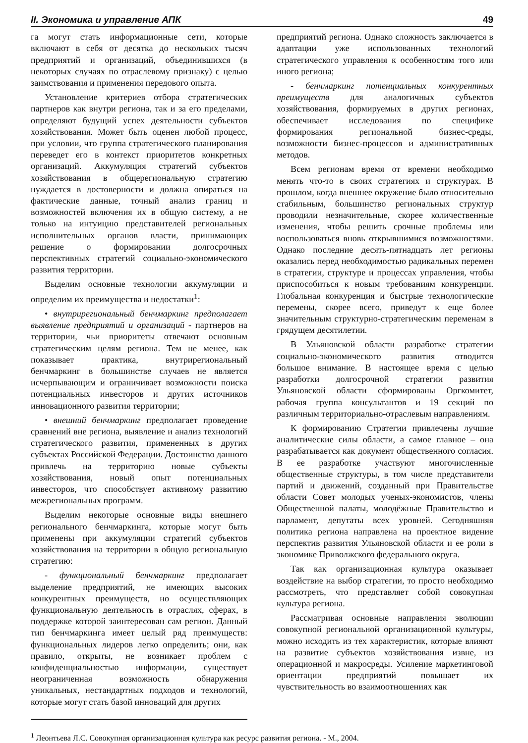II. Экономика и управление АПК 49
га могут стать информационные сети, которые включают в себя от десятка до нескольких тысяч предприятий и организаций, объединившихся (в некоторых случаях по отраслевому признаку) с целью заимствования и применения передового опыта.
Установление критериев отбора стратегических партнеров как внутри региона, так и за его пределами, определяют будущий успех деятельности субъектов хозяйствования. Может быть оценен любой процесс, при условии, что группа стратегического планирования переведет его в контекст приоритетов конкретных организаций. Аккумуляция стратегий субъектов хозяйствования в общерегиональную стратегию нуждается в достоверности и должна опираться на фактические данные, точный анализ границ и возможностей включения их в общую систему, а не только на интуицию представителей региональных исполнительных органов власти, принимающих решение о формировании долгосрочных перспективных стратегий социально-экономического развития территории.
Выделим основные технологии аккумуляции и определим их преимущества и недостатки<sup>1</sup>:
• внутрирегиональный бенчмаркинг предполагает выявление предприятий и организаций - партнеров на территории, чьи приоритеты отвечают основным стратегическим целям региона. Тем не менее, как показывает практика, внутрирегиональный бенчмаркинг в большинстве случаев не является исчерпывающим и ограничивает возможности поиска потенциальных инвесторов и других источников инновационного развития территории;
• внешний бенчмаркинг предполагает проведение сравнений вне региона, выявление и анализ технологий стратегического развития, примененных в других субъектах Российской Федерации. Достоинство данного привлечь на территорию новые субъекты хозяйствования, новый опыт потенциальных инвесторов, что способствует активному развитию межрегиональных программ.
Выделим некоторые основные виды внешнего регионального бенчмаркинга, которые могут быть применены при аккумуляции стратегий субъектов хозяйствования на территории в общую региональную стратегию:
- функциональный бенчмаркинг предполагает выделение предприятий, не имеющих высоких конкурентных преимуществ, но осуществляющих функциональную деятельность в отраслях, сферах, в поддержке которой заинтересован сам регион. Данный тип бенчмаркинга имеет целый ряд преимуществ: функциональных лидеров легко определить; они, как правило, открыты, не возникает проблем с конфиденциальностью информации, существует неограниченная возможность обнаружения уникальных, нестандартных подходов и технологий, которые могут стать базой инноваций для других
предприятий региона. Однако сложность заключается в адаптации уже использованных технологий стратегического управления к особенностям того или иного региона;
- бенчмаркинг потенциальных конкурентных преимуществ для аналогичных субъектов хозяйствования, формируемых в других регионах, обеспечивает исследования по специфике формирования региональной бизнес-среды, возможности бизнес-процессов и административных методов.
Всем регионам время от времени необходимо менять что-то в своих стратегиях и структурах. В прошлом, когда внешнее окружение было относительно стабильным, большинство региональных структур проводили незначительные, скорее количественные изменения, чтобы решить срочные проблемы или воспользоваться вновь открывшимися возможностями. Однако последние десять-пятнадцать лет регионы оказались перед необходимостью радикальных перемен в стратегии, структуре и процессах управления, чтобы приспособиться к новым требованиям конкуренции. Глобальная конкуренция и быстрые технологические перемены, скорее всего, приведут к еще более значительным структурно-стратегическим переменам в грядущем десятилетии.
В Ульяновской области разработке стратегии социально-экономического развития отводится большое внимание. В настоящее время с целью разработки долгосрочной стратегии развития Ульяновской области сформированы Оргкомитет, рабочая группа консультантов и 19 секций по различным территориально-отраслевым направлениям.
К формированию Стратегии привлечены лучшие аналитические силы области, а самое главное – она разрабатывается как документ общественного согласия. В ее разработке участвуют многочисленные общественные структуры, в том числе представители партий и движений, созданный при Правительстве области Совет молодых ученых-экономистов, члены Общественной палаты, молодёжные Правительство и парламент, депутаты всех уровней. Сегодняшняя политика региона направлена на проектное видение перспектив развития Ульяновской области и ее роли в экономике Приволжского федерального округа.
Так как организационная культура оказывает воздействие на выбор стратегии, то просто необходимо рассмотреть, что представляет собой совокупная культура региона.
Рассматривая основные направления эволюции совокупной региональной организационной культуры, можно исходить из тех характеристик, которые влияют на развитие субъектов хозяйствования извне, из операционной и макросреды. Усиление маркетинговой ориентации предприятий повышает их чувствительность во взаимоотношениях как
<sup>1</sup> Леонтьева Л.С. Совокупная организационная культура как ресурс развития региона. - М., 2004.